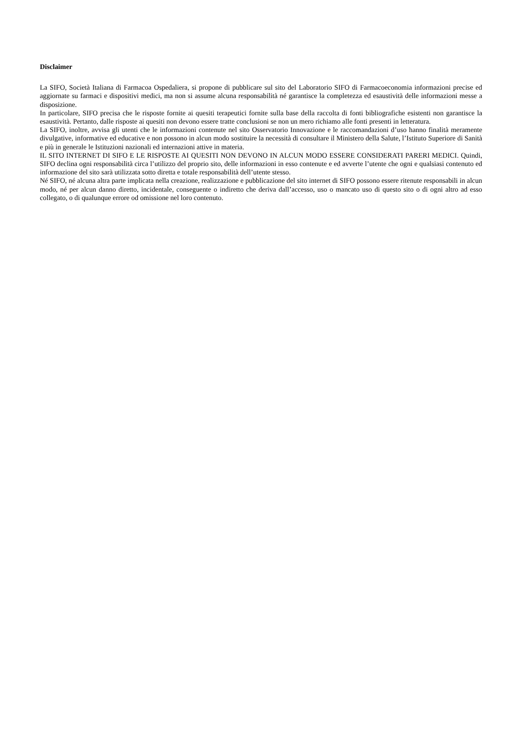Disclaimer
La SIFO, Società Italiana di Farmacoa Ospedaliera, si propone di pubblicare sul sito del Laboratorio SIFO di Farmacoeconomia informazioni precise ed aggiornate su farmaci e dispositivi medici, ma non si assume alcuna responsabilità né garantisce la completezza ed esaustività delle informazioni messe a disposizione.
In particolare, SIFO precisa che le risposte fornite ai quesiti terapeutici fornite sulla base della raccolta di fonti bibliografiche esistenti non garantisce la esaustività. Pertanto, dalle risposte ai quesiti non devono essere tratte conclusioni se non un mero richiamo alle fonti presenti in letteratura.
La SIFO, inoltre, avvisa gli utenti che le informazioni contenute nel sito Osservatorio Innovazione e le raccomandazioni d’uso hanno finalità meramente divulgative, informative ed educative e non possono in alcun modo sostituire la necessità di consultare il Ministero della Salute, l’Istituto Superiore di Sanità e più in generale le Istituzioni nazionali ed internazioni attive in materia.
IL SITO INTERNET DI SIFO E LE RISPOSTE AI QUESITI NON DEVONO IN ALCUN MODO ESSERE CONSIDERATI PARERI MEDICI. Quindi, SIFO declina ogni responsabilità circa l’utilizzo del proprio sito, delle informazioni in esso contenute e ed avverte l’utente che ogni e qualsiasi contenuto ed informazione del sito sarà utilizzata sotto diretta e totale responsabilità dell’utente stesso.
Né SIFO, né alcuna altra parte implicata nella creazione, realizzazione e pubblicazione del sito internet di SIFO possono essere ritenute responsabili in alcun modo, né per alcun danno diretto, incidentale, conseguente o indiretto che deriva dall’accesso, uso o mancato uso di questo sito o di ogni altro ad esso collegato, o di qualunque errore od omissione nel loro contenuto.